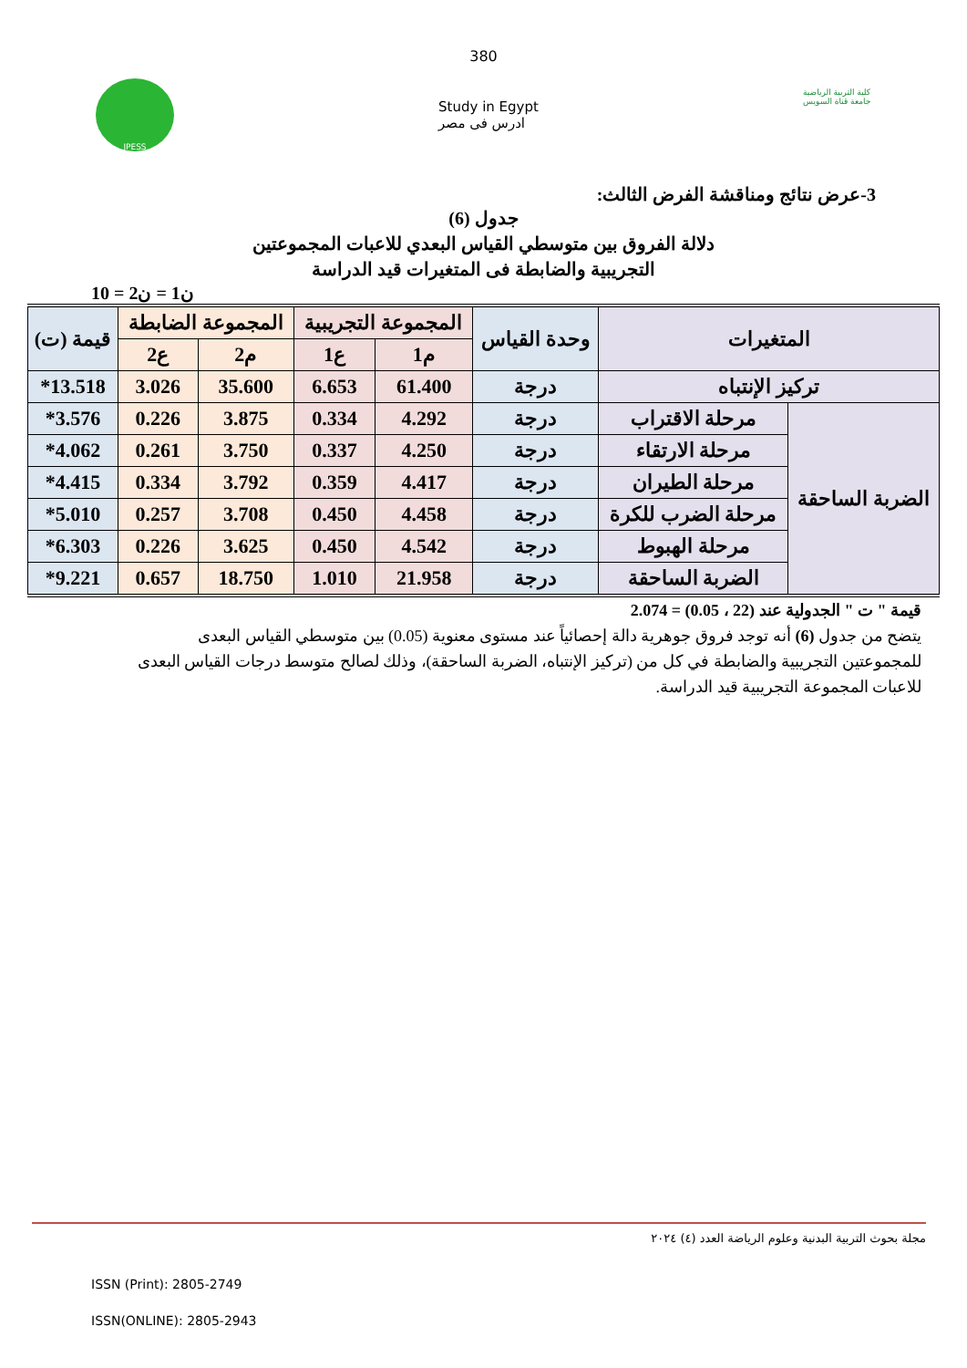380
JPESS
Study in Egypt
ادرس فى مصر
كلية التربية الرياضية
جامعة قناة السويس
3-عرض نتائج ومناقشة الفرض الثالث:
جدول (6)
دلالة الفروق بين متوسطي القياس البعدي للاعبات المجموعتين
التجريبية والضابطة فى المتغيرات قيد الدراسة
ن1 = ن2 = 10
| المتغيرات | | وحدة القياس | المجموعة التجريبية | | المجموعة الضابطة | | قيمة (ت) |
| --- | --- | --- | --- | --- | --- | --- | --- |
| | | | م1 | ع1 | م2 | ع2 | |
| تركيز الإنتباه | | درجة | 61.400 | 6.653 | 35.600 | 3.026 | 13.518* |
| الضربة الساحقة | مرحلة الاقتراب | درجة | 4.292 | 0.334 | 3.875 | 0.226 | 3.576* |
| | مرحلة الارتقاء | درجة | 4.250 | 0.337 | 3.750 | 0.261 | 4.062* |
| | مرحلة الطيران | درجة | 4.417 | 0.359 | 3.792 | 0.334 | 4.415* |
| | مرحلة الضرب للكرة | درجة | 4.458 | 0.450 | 3.708 | 0.257 | 5.010* |
| | مرحلة الهبوط | درجة | 4.542 | 0.450 | 3.625 | 0.226 | 6.303* |
| | الضربة الساحقة | درجة | 21.958 | 1.010 | 18.750 | 0.657 | 9.221* |
قيمة " ت " الجدولية عند (22 ، 0.05) = 2.074
يتضح من جدول (6) أنه توجد فروق جوهرية دالة إحصائياً عند مستوى معنوية (0.05) بين متوسطي القياس البعدى للمجموعتين التجريبية والضابطة في كل من (تركيز الإنتباه، الضربة الساحقة)، وذلك لصالح متوسط درجات القياس البعدى للاعبات المجموعة التجريبية قيد الدراسة.
مجلة بحوث التربية البدنية وعلوم الرياضة العدد (٤) ٢٠٢٤
ISSN (Print): 2805-2749
ISSN(ONLINE): 2805-2943